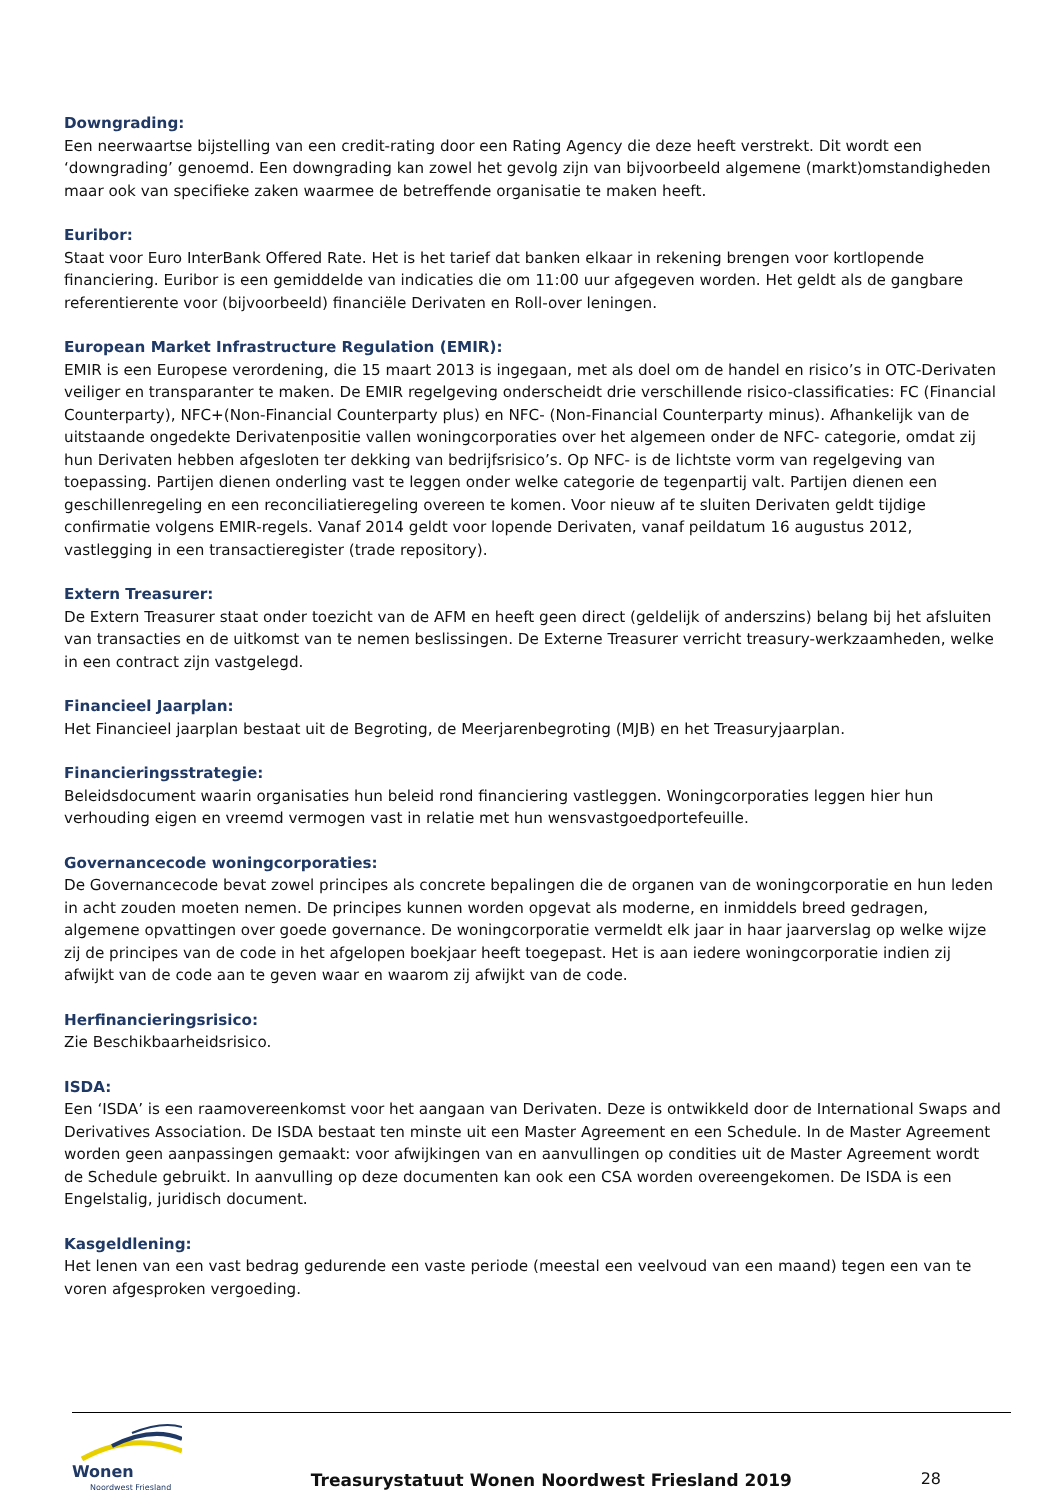Downgrading:
Een neerwaartse bijstelling van een credit-rating door een Rating Agency die deze heeft verstrekt. Dit wordt een ‘downgrading’ genoemd. Een downgrading kan zowel het gevolg zijn van bijvoorbeeld algemene (markt)omstandigheden maar ook van specifieke zaken waarmee de betreffende organisatie te maken heeft.
Euribor:
Staat voor Euro InterBank Offered Rate. Het is het tarief dat banken elkaar in rekening brengen voor kortlopende financiering. Euribor is een gemiddelde van indicaties die om 11:00 uur afgegeven worden. Het geldt als de gangbare referentierente voor (bijvoorbeeld) financiële Derivaten en Roll-over leningen.
European Market Infrastructure Regulation (EMIR):
EMIR is een Europese verordening, die 15 maart 2013 is ingegaan, met als doel om de handel en risico’s in OTC-Derivaten veiliger en transparanter te maken. De EMIR regelgeving onderscheidt drie verschillende risico-classificaties: FC (Financial Counterparty), NFC+(Non-Financial Counterparty plus) en NFC- (Non-Financial Counterparty minus). Afhankelijk van de uitstaande ongedekte Derivatenpositie vallen woningcorporaties over het algemeen onder de NFC- categorie, omdat zij hun Derivaten hebben afgesloten ter dekking van bedrijfsrisico’s. Op NFC- is de lichtste vorm van regelgeving van toepassing. Partijen dienen onderling vast te leggen onder welke categorie de tegenpartij valt. Partijen dienen een geschillenregeling en een reconciliatieregeling overeen te komen. Voor nieuw af te sluiten Derivaten geldt tijdige confirmatie volgens EMIR-regels. Vanaf 2014 geldt voor lopende Derivaten, vanaf peildatum 16 augustus 2012, vastlegging in een transactieregister (trade repository).
Extern Treasurer:
De Extern Treasurer staat onder toezicht van de AFM en heeft geen direct (geldelijk of anderszins) belang bij het afsluiten van transacties en de uitkomst van te nemen beslissingen. De Externe Treasurer verricht treasury-werkzaamheden, welke in een contract zijn vastgelegd.
Financieel Jaarplan:
Het Financieel jaarplan bestaat uit de Begroting, de Meerjarenbegroting (MJB) en het Treasuryjaarplan.
Financieringsstrategie:
Beleidsdocument waarin organisaties hun beleid rond financiering vastleggen. Woningcorporaties leggen hier hun verhouding eigen en vreemd vermogen vast in relatie met hun wensvastgoedportefeuille.
Governancecode woningcorporaties:
De Governancecode bevat zowel principes als concrete bepalingen die de organen van de woningcorporatie en hun leden in acht zouden moeten nemen. De principes kunnen worden opgevat als moderne, en inmiddels breed gedragen, algemene opvattingen over goede governance. De woningcorporatie vermeldt elk jaar in haar jaarverslag op welke wijze zij de principes van de code in het afgelopen boekjaar heeft toegepast. Het is aan iedere woningcorporatie indien zij afwijkt van de code aan te geven waar en waarom zij afwijkt van de code.
Herfinancieringsrisico:
Zie Beschikbaarheidsrisico.
ISDA:
Een ‘ISDA’ is een raamovereenkomst voor het aangaan van Derivaten. Deze is ontwikkeld door de International Swaps and Derivatives Association. De ISDA bestaat ten minste uit een Master Agreement en een Schedule. In de Master Agreement worden geen aanpassingen gemaakt: voor afwijkingen van en aanvullingen op condities uit de Master Agreement wordt de Schedule gebruikt. In aanvulling op deze documenten kan ook een CSA worden overeengekomen. De ISDA is een Engelstalig, juridisch document.
Kasgeldlening:
Het lenen van een vast bedrag gedurende een vaste periode (meestal een veelvoud van een maand) tegen een van te voren afgesproken vergoeding.
Wonen
Noordwest Friesland
Treasurystatuut Wonen Noordwest Friesland 2019
28